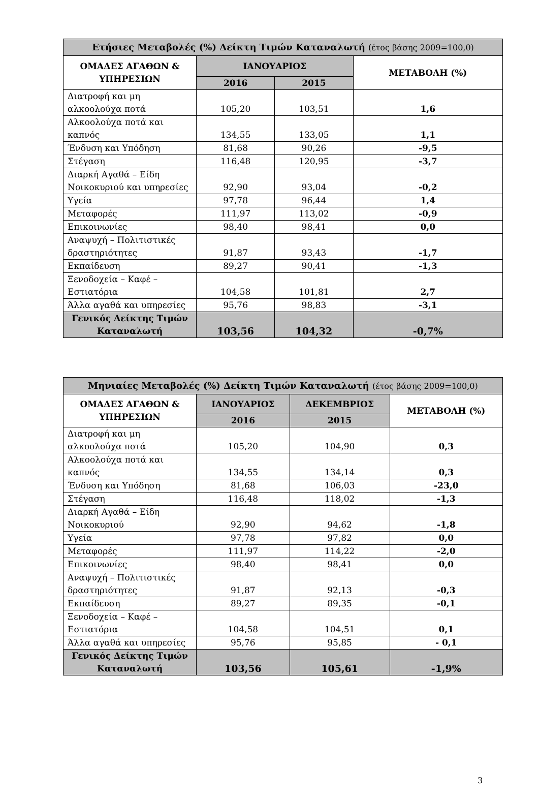| Ετήσιες Μεταβολές (%) Δείκτη Τιμών Καταναλωτή (έτος βάσης 2009=100,0) | | | |
| --- | --- | --- | --- |
| ΟΜΑΔΕΣ ΑΓΑΘΩΝ & ΥΠΗΡΕΣΙΩΝ | ΙΑΝΟΥΑΡΙΟΣ | | ΜΕΤΑΒΟΛΗ (%) |
| | 2016 | 2015 | |
| Διατροφή και μη αλκοολούχα ποτά | 105,20 | 103,51 | 1,6 |
| Αλκοολούχα ποτά και καπνός | 134,55 | 133,05 | 1,1 |
| Ένδυση και Υπόδηση | 81,68 | 90,26 | -9,5 |
| Στέγαση | 116,48 | 120,95 | -3,7 |
| Διαρκή Αγαθά – Είδη Νοικοκυριού και υπηρεσίες | 92,90 | 93,04 | -0,2 |
| Υγεία | 97,78 | 96,44 | 1,4 |
| Μεταφορές | 111,97 | 113,02 | -0,9 |
| Επικοινωνίες | 98,40 | 98,41 | 0,0 |
| Αναψυχή – Πολιτιστικές δραστηριότητες | 91,87 | 93,43 | -1,7 |
| Εκπαίδευση | 89,27 | 90,41 | -1,3 |
| Ξενοδοχεία – Καφέ – Εστιατόρια | 104,58 | 101,81 | 2,7 |
| Άλλα αγαθά και υπηρεσίες | 95,76 | 98,83 | -3,1 |
| Γενικός Δείκτης Τιμών Καταναλωτή | 103,56 | 104,32 | -0,7% |
| Μηνιαίες Μεταβολές (%) Δείκτη Τιμών Καταναλωτή (έτος βάσης 2009=100,0) | | | |
| --- | --- | --- | --- |
| ΟΜΑΔΕΣ ΑΓΑΘΩΝ & ΥΠΗΡΕΣΙΩΝ | ΙΑΝΟΥΑΡΙΟΣ | ΔΕΚΕΜΒΡΙΟΣ | ΜΕΤΑΒΟΛΗ (%) |
| | 2016 | 2015 | |
| Διατροφή και μη αλκοολούχα ποτά | 105,20 | 104,90 | 0,3 |
| Αλκοολούχα ποτά και καπνός | 134,55 | 134,14 | 0,3 |
| Ένδυση και Υπόδηση | 81,68 | 106,03 | -23,0 |
| Στέγαση | 116,48 | 118,02 | -1,3 |
| Διαρκή Αγαθά – Είδη Νοικοκυριού | 92,90 | 94,62 | -1,8 |
| Υγεία | 97,78 | 97,82 | 0,0 |
| Μεταφορές | 111,97 | 114,22 | -2,0 |
| Επικοινωνίες | 98,40 | 98,41 | 0,0 |
| Αναψυχή – Πολιτιστικές δραστηριότητες | 91,87 | 92,13 | -0,3 |
| Εκπαίδευση | 89,27 | 89,35 | -0,1 |
| Ξενοδοχεία – Καφέ – Εστιατόρια | 104,58 | 104,51 | 0,1 |
| Άλλα αγαθά και υπηρεσίες | 95,76 | 95,85 | - 0,1 |
| Γενικός Δείκτης Τιμών Καταναλωτή | 103,56 | 105,61 | -1,9% |
3